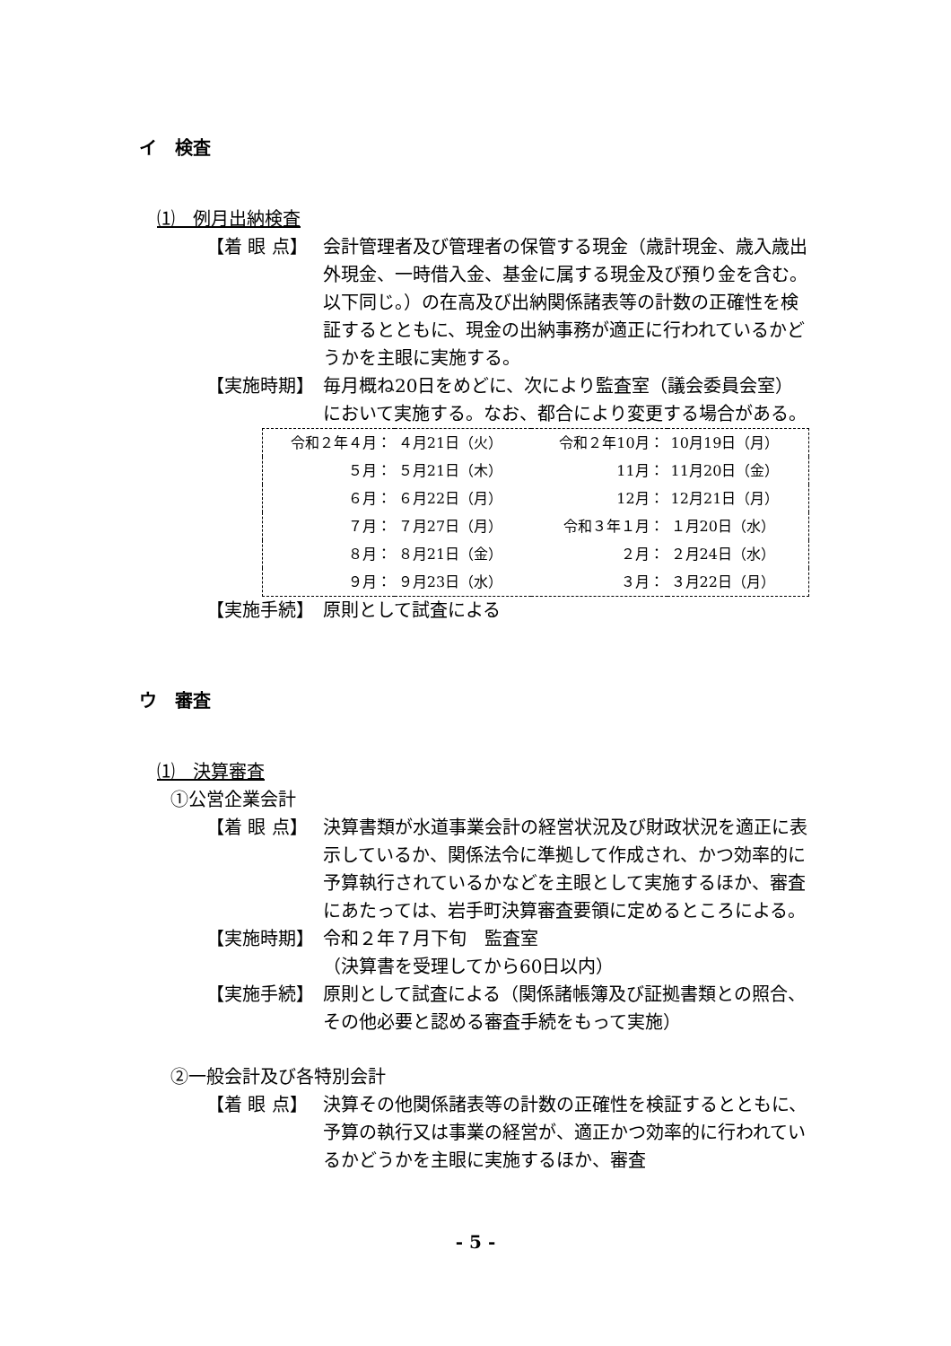イ　検査
⑴　例月出納検査
【着 眼 点】 会計管理者及び管理者の保管する現金（歳計現金、歳入歳出外現金、一時借入金、基金に属する現金及び預り金を含む。以下同じ。）の在高及び出納関係諸表等の計数の正確性を検証するとともに、現金の出納事務が適正に行われているかどうかを主眼に実施する。
【実施時期】 毎月概ね20日をめどに、次により監査室（議会委員会室）において実施する。なお、都合により変更する場合がある。
| 令和２年４月： | ４月21日（火） | 令和２年10月： | 10月19日（月） |
| ５月： | ５月21日（木） | 11月： | 11月20日（金） |
| ６月： | ６月22日（月） | 12月： | 12月21日（月） |
| ７月： | ７月27日（月） | 令和３年１月： | １月20日（水） |
| ８月： | ８月21日（金） | ２月： | ２月24日（水） |
| ９月： | ９月23日（水） | ３月： | ３月22日（月） |
【実施手続】 原則として試査による
ウ　審査
⑴　決算審査
①公営企業会計
【着 眼 点】 決算書類が水道事業会計の経営状況及び財政状況を適正に表示しているか、関係法令に準拠して作成され、かつ効率的に予算執行されているかなどを主眼として実施するほか、審査にあたっては、岩手町決算審査要領に定めるところによる。
【実施時期】 令和２年７月下旬　監査室
（決算書を受理してから60日以内）
【実施手続】 原則として試査による（関係諸帳簿及び証拠書類との照合、その他必要と認める審査手続をもって実施）
②一般会計及び各特別会計
【着 眼 点】 決算その他関係諸表等の計数の正確性を検証するとともに、予算の執行又は事業の経営が、適正かつ効率的に行われているかどうかを主眼に実施するほか、審査
- 5 -